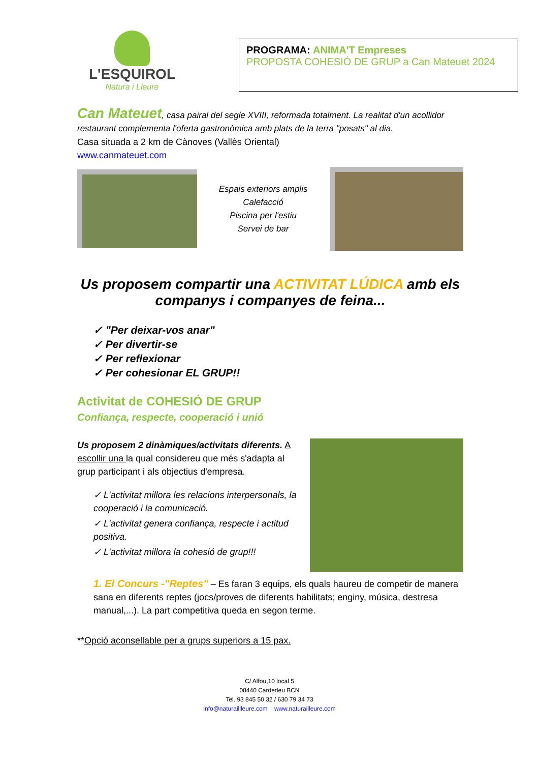L'ESQUIROL
Natura i Lleure
PROGRAMA: ANIMA'T Empreses
PROPOSTA COHESIÓ DE GRUP a Can Mateuet 2024
Can Mateuet, casa pairal del segle XVIII, reformada totalment. La realitat d'un acollidor restaurant complementa l'oferta gastronòmica amb plats de la terra "posats" al dia.
Casa situada a 2 km de Cànoves (Vallès Oriental)
www.canmateuet.com
Espais exteriors amplis
Calefacció
Piscina per l'estiu
Servei de bar
Us proposem compartir una ACTIVITAT LÚDICA amb els companys i companyes de feina...
✓ "Per deixar-vos anar"
✓ Per divertir-se
✓ Per reflexionar
✓ Per cohesionar EL GRUP!!
Activitat de COHESIÓ DE GRUP
Confiança, respecte, cooperació i unió
Us proposem 2 dinàmiques/activitats diferents. A escollir una la qual considereu que més s'adapta al grup participant i als objectius d'empresa.
✓ L'activitat millora les relacions interpersonals, la cooperació i la comunicació.
✓ L'activitat genera confiança, respecte i actitud positiva.
✓ L'activitat millora la cohesió de grup!!!
1. El Concurs -"Reptes" – Es faran 3 equips, els quals haureu de competir de manera sana en diferents reptes (jocs/proves de diferents habilitats; enginy, música, destresa manual,...). La part competitiva queda en segon terme.
**Opció aconsellable per a grups superiors a 15 pax.
C/ Alfou,10 local 5
08440 Cardedeu BCN
Tel. 93 845 50 32 / 630 79 34 73
info@naturaillleure.com www.naturailleure.com